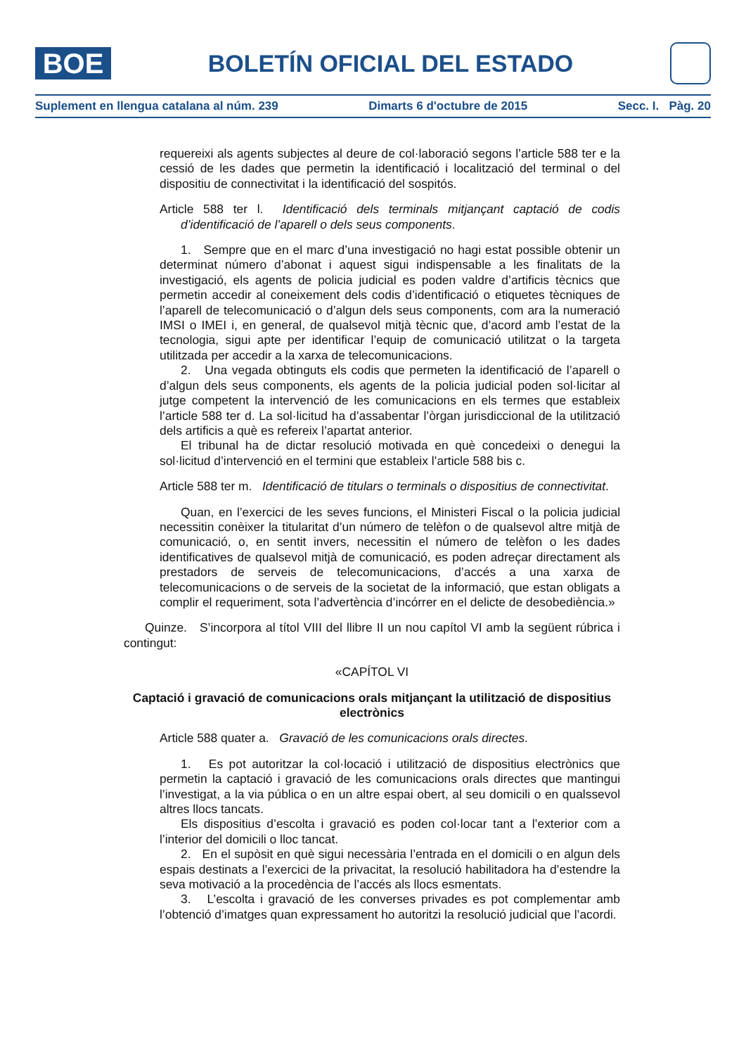BOE
BOLETÍN OFICIAL DEL ESTADO
Suplement en llengua catalana al núm. 239 Dimarts 6 d'octubre de 2015 Secc. I. Pàg. 20
requereixi als agents subjectes al deure de col·laboració segons l’article 588 ter e la cessió de les dades que permetin la identificació i localització del terminal o del dispositiu de connectivitat i la identificació del sospitós.
Article 588 ter l. Identificació dels terminals mitjançant captació de codis d’identificació de l’aparell o dels seus components.
1. Sempre que en el marc d’una investigació no hagi estat possible obtenir un determinat número d’abonat i aquest sigui indispensable a les finalitats de la investigació, els agents de policia judicial es poden valdre d’artificis tècnics que permetin accedir al coneixement dels codis d’identificació o etiquetes tècniques de l’aparell de telecomunicació o d’algun dels seus components, com ara la numeració IMSI o IMEI i, en general, de qualsevol mitjà tècnic que, d’acord amb l’estat de la tecnologia, sigui apte per identificar l’equip de comunicació utilitzat o la targeta utilitzada per accedir a la xarxa de telecomunicacions.
2. Una vegada obtinguts els codis que permeten la identificació de l’aparell o d’algun dels seus components, els agents de la policia judicial poden sol·licitar al jutge competent la intervenció de les comunicacions en els termes que estableix l’article 588 ter d. La sol·licitud ha d’assabentar l’òrgan jurisdiccional de la utilització dels artificis a què es refereix l’apartat anterior.
El tribunal ha de dictar resolució motivada en què concedeixi o denegui la sol·licitud d’intervenció en el termini que estableix l’article 588 bis c.
Article 588 ter m. Identificació de titulars o terminals o dispositius de connectivitat.
Quan, en l’exercici de les seves funcions, el Ministeri Fiscal o la policia judicial necessitin conèixer la titularitat d’un número de telèfon o de qualsevol altre mitjà de comunicació, o, en sentit invers, necessitin el número de telèfon o les dades identificatives de qualsevol mitjà de comunicació, es poden adreçar directament als prestadors de serveis de telecomunicacions, d’accés a una xarxa de telecomunicacions o de serveis de la societat de la informació, que estan obligats a complir el requeriment, sota l’advertència d’incórrer en el delicte de desobediència.»
Quinze. S’incorpora al títol VIII del llibre II un nou capítol VI amb la següent rúbrica i contingut:
«CAPÍTOL VI
Captació i gravació de comunicacions orals mitjançant la utilització de dispositius electrònics
Article 588 quater a. Gravació de les comunicacions orals directes.
1. Es pot autoritzar la col·locació i utilització de dispositius electrònics que permetin la captació i gravació de les comunicacions orals directes que mantingui l’investigat, a la via pública o en un altre espai obert, al seu domicili o en qualssevol altres llocs tancats.
Els dispositius d’escolta i gravació es poden col·locar tant a l’exterior com a l’interior del domicili o lloc tancat.
2. En el supòsit en què sigui necessària l’entrada en el domicili o en algun dels espais destinats a l’exercici de la privacitat, la resolució habilitadora ha d’estendre la seva motivació a la procedència de l’accés als llocs esmentats.
3. L’escolta i gravació de les converses privades es pot complementar amb l’obtenció d’imatges quan expressament ho autoritzi la resolució judicial que l’acordi.